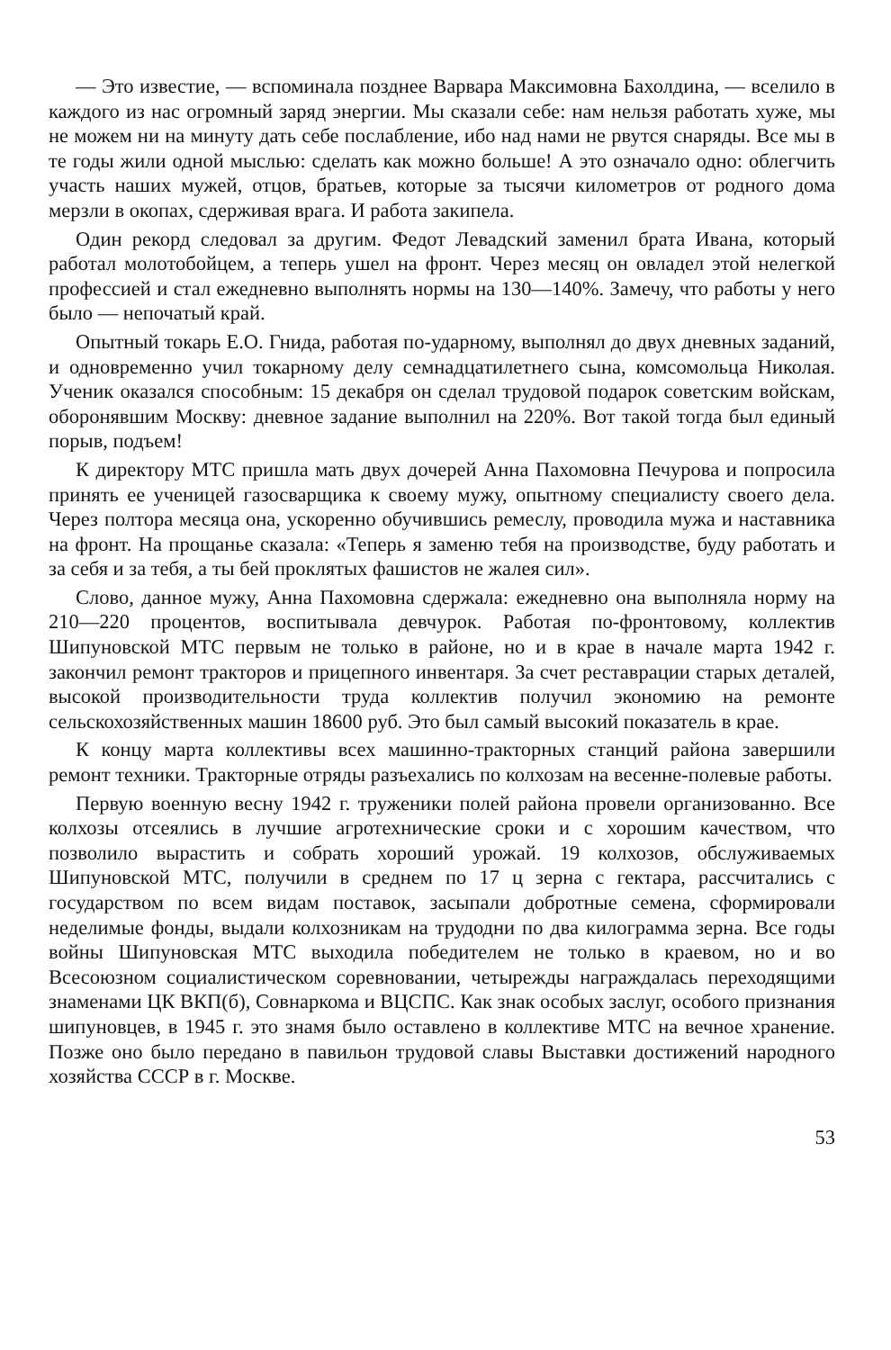— Это известие, — вспоминала позднее Варвара Максимовна Бахолдина, — вселило в каждого из нас огромный заряд энергии. Мы сказали себе: нам нельзя работать хуже, мы не можем ни на минуту дать себе послабление, ибо над нами не рвутся снаряды. Все мы в те годы жили одной мыслью: сделать как можно больше! А это означало одно: облегчить участь наших мужей, отцов, братьев, которые за тысячи километров от родного дома мерзли в окопах, сдерживая врага. И работа закипела.
Один рекорд следовал за другим. Федот Левадский заменил брата Ивана, который работал молотобойцем, а теперь ушел на фронт. Через месяц он овладел этой нелегкой профессией и стал ежедневно выполнять нормы на 130—140%. Замечу, что работы у него было — непочатый край.
Опытный токарь Е.О. Гнида, работая по-ударному, выполнял до двух дневных заданий, и одновременно учил токарному делу семнадцатилетнего сына, комсомольца Николая. Ученик оказался способным: 15 декабря он сделал трудовой подарок советским войскам, оборонявшим Москву: дневное задание выполнил на 220%. Вот такой тогда был единый порыв, подъем!
К директору МТС пришла мать двух дочерей Анна Пахомовна Печурова и попросила принять ее ученицей газосварщика к своему мужу, опытному специалисту своего дела. Через полтора месяца она, ускоренно обучившись ремеслу, проводила мужа и наставника на фронт. На прощанье сказала: «Теперь я заменю тебя на производстве, буду работать и за себя и за тебя, а ты бей проклятых фашистов не жалея сил».
Слово, данное мужу, Анна Пахомовна сдержала: ежедневно она выполняла норму на 210—220 процентов, воспитывала девчурок. Работая по-фронтовому, коллектив Шипуновской МТС первым не только в районе, но и в крае в начале марта 1942 г. закончил ремонт тракторов и прицепного инвентаря. За счет реставрации старых деталей, высокой производительности труда коллектив получил экономию на ремонте сельскохозяйственных машин 18600 руб. Это был самый высокий показатель в крае.
К концу марта коллективы всех машинно-тракторных станций района завершили ремонт техники. Тракторные отряды разъехались по колхозам на весенне-полевые работы.
Первую военную весну 1942 г. труженики полей района провели организованно. Все колхозы отсеялись в лучшие агротехнические сроки и с хорошим качеством, что позволило вырастить и собрать хороший урожай. 19 колхозов, обслуживаемых Шипуновской МТС, получили в среднем по 17 ц зерна с гектара, рассчитались с государством по всем видам поставок, засыпали добротные семена, сформировали неделимые фонды, выдали колхозникам на трудодни по два килограмма зерна. Все годы войны Шипуновская МТС выходила победителем не только в краевом, но и во Всесоюзном социалистическом соревновании, четырежды награждалась переходящими знаменами ЦК ВКП(б), Совнаркома и ВЦСПС. Как знак особых заслуг, особого признания шипуновцев, в 1945 г. это знамя было оставлено в коллективе МТС на вечное хранение. Позже оно было передано в павильон трудовой славы Выставки достижений народного хозяйства СССР в г. Москве.
53